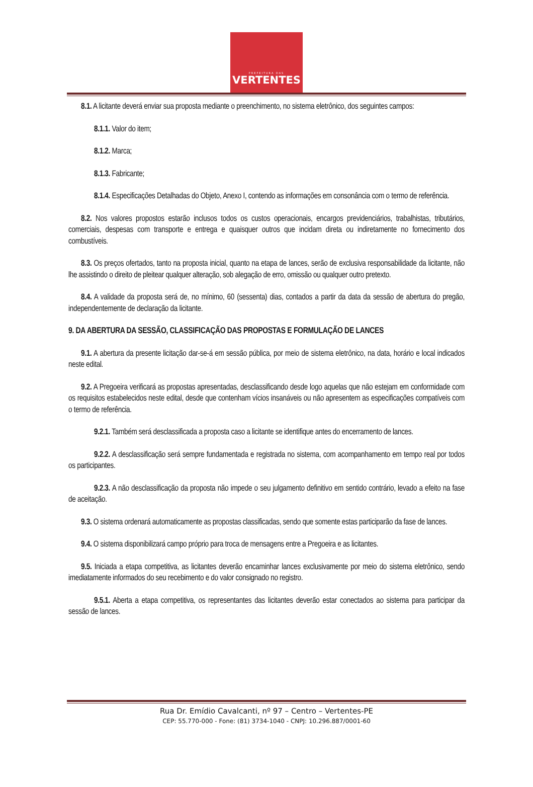PREFEITURA DAS
VERTENTES
8.1. A licitante deverá enviar sua proposta mediante o preenchimento, no sistema eletrônico, dos seguintes campos:
8.1.1. Valor do item;
8.1.2. Marca;
8.1.3. Fabricante;
8.1.4. Especificações Detalhadas do Objeto, Anexo I, contendo as informações em consonância com o termo de referência.
8.2. Nos valores propostos estarão inclusos todos os custos operacionais, encargos previdenciários, trabalhistas, tributários, comerciais, despesas com transporte e entrega e quaisquer outros que incidam direta ou indiretamente no fornecimento dos combustíveis.
8.3. Os preços ofertados, tanto na proposta inicial, quanto na etapa de lances, serão de exclusiva responsabilidade da licitante, não lhe assistindo o direito de pleitear qualquer alteração, sob alegação de erro, omissão ou qualquer outro pretexto.
8.4. A validade da proposta será de, no mínimo, 60 (sessenta) dias, contados a partir da data da sessão de abertura do pregão, independentemente de declaração da licitante.
9. DA ABERTURA DA SESSÃO, CLASSIFICAÇÃO DAS PROPOSTAS E FORMULAÇÃO DE LANCES
9.1. A abertura da presente licitação dar-se-á em sessão pública, por meio de sistema eletrônico, na data, horário e local indicados neste edital.
9.2. A Pregoeira verificará as propostas apresentadas, desclassificando desde logo aquelas que não estejam em conformidade com os requisitos estabelecidos neste edital, desde que contenham vícios insanáveis ou não apresentem as especificações compatíveis com o termo de referência.
9.2.1. Também será desclassificada a proposta caso a licitante se identifique antes do encerramento de lances.
9.2.2. A desclassificação será sempre fundamentada e registrada no sistema, com acompanhamento em tempo real por todos os participantes.
9.2.3. A não desclassificação da proposta não impede o seu julgamento definitivo em sentido contrário, levado a efeito na fase de aceitação.
9.3. O sistema ordenará automaticamente as propostas classificadas, sendo que somente estas participarão da fase de lances.
9.4. O sistema disponibilizará campo próprio para troca de mensagens entre a Pregoeira e as licitantes.
9.5. Iniciada a etapa competitiva, as licitantes deverão encaminhar lances exclusivamente por meio do sistema eletrônico, sendo imediatamente informados do seu recebimento e do valor consignado no registro.
9.5.1. Aberta a etapa competitiva, os representantes das licitantes deverão estar conectados ao sistema para participar da sessão de lances.
Rua Dr. Emídio Cavalcanti, nº 97 – Centro – Vertentes-PE
CEP: 55.770-000 - Fone: (81) 3734-1040 - CNPJ: 10.296.887/0001-60